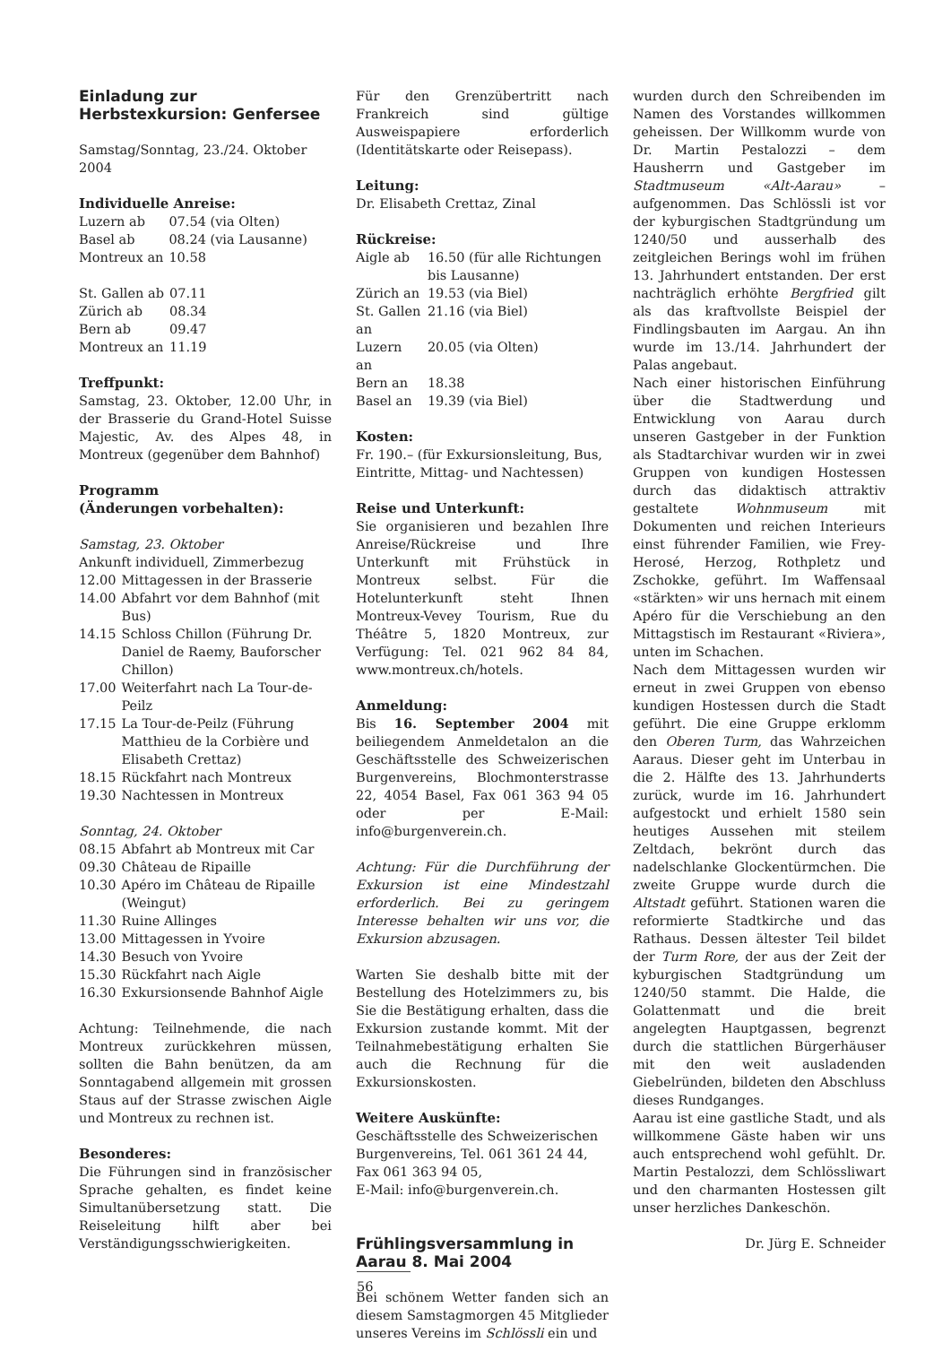Einladung zur Herbstexkursion: Genfersee
Samstag/Sonntag, 23./24. Oktober 2004
Individuelle Anreise:
| Luzern ab | 07.54 (via Olten) |
| Basel ab | 08.24 (via Lausanne) |
| Montreux an | 10.58 |
| St. Gallen ab | 07.11 |
| Zürich ab | 08.34 |
| Bern ab | 09.47 |
| Montreux an | 11.19 |
Treffpunkt:
Samstag, 23. Oktober, 12.00 Uhr, in der Brasserie du Grand-Hotel Suisse Majestic, Av. des Alpes 48, in Montreux (gegenüber dem Bahnhof)
Programm
(Änderungen vorbehalten):
Samstag, 23. Oktober
Ankunft individuell, Zimmerbezug
| 12.00 | Mittagessen in der Brasserie |
| 14.00 | Abfahrt vor dem Bahnhof (mit Bus) |
| 14.15 | Schloss Chillon (Führung Dr. Daniel de Raemy, Bauforscher Chillon) |
| 17.00 | Weiterfahrt nach La Tour-de-Peilz |
| 17.15 | La Tour-de-Peilz (Führung Matthieu de la Corbière und Elisabeth Crettaz) |
| 18.15 | Rückfahrt nach Montreux |
| 19.30 | Nachtessen in Montreux |
Sonntag, 24. Oktober
| 08.15 | Abfahrt ab Montreux mit Car |
| 09.30 | Château de Ripaille |
| 10.30 | Apéro im Château de Ripaille (Weingut) |
| 11.30 | Ruine Allinges |
| 13.00 | Mittagessen in Yvoire |
| 14.30 | Besuch von Yvoire |
| 15.30 | Rückfahrt nach Aigle |
| 16.30 | Exkursionsende Bahnhof Aigle |
Achtung: Teilnehmende, die nach Montreux zurückkehren müssen, sollten die Bahn benützen, da am Sonntagabend allgemein mit grossen Staus auf der Strasse zwischen Aigle und Montreux zu rechnen ist.
Besonderes:
Die Führungen sind in französischer Sprache gehalten, es findet keine Simultanübersetzung statt. Die Reiseleitung hilft aber bei Verständigungsschwierigkeiten.
Für den Grenzübertritt nach Frankreich sind gültige Ausweispapiere erforderlich (Identitätskarte oder Reisepass).
Leitung:
Dr. Elisabeth Crettaz, Zinal
Rückreise:
| Aigle ab | 16.50 (für alle Richtungen bis Lausanne) |
| Zürich an | 19.53 (via Biel) |
| St. Gallen an | 21.16 (via Biel) |
| Luzern an | 20.05 (via Olten) |
| Bern an | 18.38 |
| Basel an | 19.39 (via Biel) |
Kosten:
Fr. 190.– (für Exkursionsleitung, Bus, Eintritte, Mittag- und Nachtessen)
Reise und Unterkunft:
Sie organisieren und bezahlen Ihre Anreise/Rückreise und Ihre Unterkunft mit Frühstück in Montreux selbst. Für die Hotelunterkunft steht Ihnen Montreux-Vevey Tourism, Rue du Théâtre 5, 1820 Montreux, zur Verfügung: Tel. 021 962 84 84, www.montreux.ch/hotels.
Anmeldung:
Bis 16. September 2004 mit beiliegendem Anmeldetalon an die Geschäftsstelle des Schweizerischen Burgenvereins, Blochmonterstrasse 22, 4054 Basel, Fax 061 363 94 05 oder per E-Mail: info@burgenverein.ch.
Achtung: Für die Durchführung der Exkursion ist eine Mindestzahl erforderlich. Bei zu geringem Interesse behalten wir uns vor, die Exkursion abzusagen.
Warten Sie deshalb bitte mit der Bestellung des Hotelzimmers zu, bis Sie die Bestätigung erhalten, dass die Exkursion zustande kommt. Mit der Teilnahmebestätigung erhalten Sie auch die Rechnung für die Exkursionskosten.
Weitere Auskünfte:
Geschäftsstelle des Schweizerischen Burgenvereins, Tel. 061 361 24 44, Fax 061 363 94 05,
E-Mail: info@burgenverein.ch.
Frühlingsversammlung in Aarau 8. Mai 2004
Bei schönem Wetter fanden sich an diesem Samstagmorgen 45 Mitglieder unseres Vereins im Schlössli ein und
wurden durch den Schreibenden im Namen des Vorstandes willkommen geheissen. Der Willkomm wurde von Dr. Martin Pestalozzi – dem Hausherrn und Gastgeber im Stadtmuseum «Alt-Aarau» – aufgenommen. Das Schlössli ist vor der kyburgischen Stadtgründung um 1240/50 und ausserhalb des zeitgleichen Berings wohl im frühen 13. Jahrhundert entstanden. Der erst nachträglich erhöhte Bergfried gilt als das kraftvollste Beispiel der Findlingsbauten im Aargau. An ihn wurde im 13./14. Jahrhundert der Palas angebaut.
Nach einer historischen Einführung über die Stadtwerdung und Entwicklung von Aarau durch unseren Gastgeber in der Funktion als Stadtarchivar wurden wir in zwei Gruppen von kundigen Hostessen durch das didaktisch attraktiv gestaltete Wohnmuseum mit Dokumenten und reichen Interieurs einst führender Familien, wie Frey-Herosé, Herzog, Rothpletz und Zschokke, geführt. Im Waffensaal «stärkten» wir uns hernach mit einem Apéro für die Verschiebung an den Mittagstisch im Restaurant «Riviera», unten im Schachen.
Nach dem Mittagessen wurden wir erneut in zwei Gruppen von ebenso kundigen Hostessen durch die Stadt geführt. Die eine Gruppe erklomm den Oberen Turm, das Wahrzeichen Aaraus. Dieser geht im Unterbau in die 2. Hälfte des 13. Jahrhunderts zurück, wurde im 16. Jahrhundert aufgestockt und erhielt 1580 sein heutiges Aussehen mit steilem Zeltdach, bekrönt durch das nadelschlanke Glockentürmchen. Die zweite Gruppe wurde durch die Altstadt geführt. Stationen waren die reformierte Stadtkirche und das Rathaus. Dessen ältester Teil bildet der Turm Rore, der aus der Zeit der kyburgischen Stadtgründung um 1240/50 stammt. Die Halde, die Golattenmatt und die breit angelegten Hauptgassen, begrenzt durch die stattlichen Bürgerhäuser mit den weit ausladenden Giebelründen, bildeten den Abschluss dieses Rundganges.
Aarau ist eine gastliche Stadt, und als willkommene Gäste haben wir uns auch entsprechend wohl gefühlt. Dr. Martin Pestalozzi, dem Schlössliwart und den charmanten Hostessen gilt unser herzliches Dankeschön.
Dr. Jürg E. Schneider
56